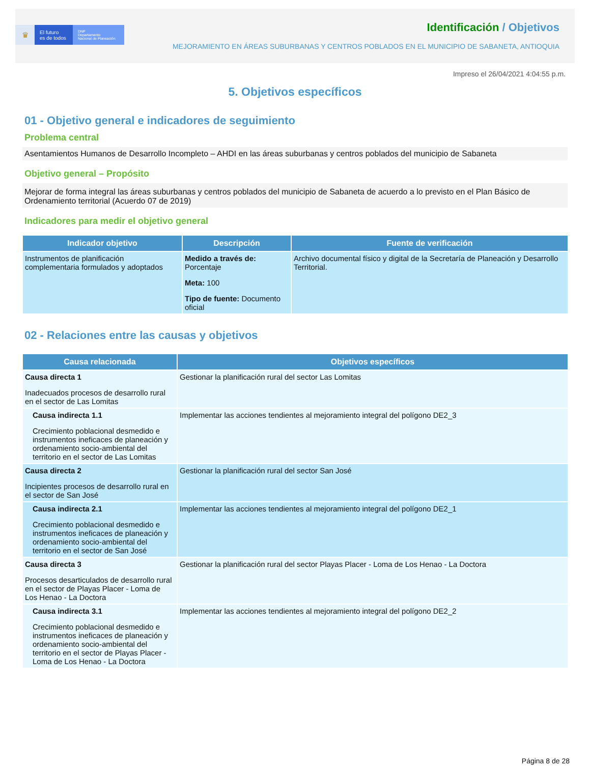♛
El futuro
es de todos
DNP
Departamento
Nacional de Planeación
Identificación / Objetivos
MEJORAMIENTO EN ÁREAS SUBURBANAS Y CENTROS POBLADOS EN EL MUNICIPIO DE SABANETA, ANTIOQUIA
Impreso el 26/04/2021 4:04:55 p.m.
5. Objetivos específicos
01 - Objetivo general e indicadores de seguimiento
Problema central
Asentamientos Humanos de Desarrollo Incompleto – AHDI en las áreas suburbanas y centros poblados del municipio de Sabaneta
Objetivo general – Propósito
Mejorar de forma integral las áreas suburbanas y centros poblados del municipio de Sabaneta de acuerdo a lo previsto en el Plan Básico de Ordenamiento territorial (Acuerdo 07 de 2019)
Indicadores para medir el objetivo general
| Indicador objetivo | Descripción | Fuente de verificación |
| --- | --- | --- |
| Instrumentos de planificación complementaria formulados y adoptados | Medido a través de: Porcentaje Meta: 100 Tipo de fuente: Documento oficial | Archivo documental físico y digital de la Secretaría de Planeación y Desarrollo Territorial. |
02 - Relaciones entre las causas y objetivos
| Causa relacionada | Objetivos específicos |
| --- | --- |
| Causa directa 1 Inadecuados procesos de desarrollo rural en el sector de Las Lomitas | Gestionar la planificación rural del sector Las Lomitas |
| Causa indirecta 1.1 Crecimiento poblacional desmedido e instrumentos ineficaces de planeación y ordenamiento socio-ambiental del territorio en el sector de Las Lomitas | Implementar las acciones tendientes al mejoramiento integral del polígono DE2_3 |
| Causa directa 2 Incipientes procesos de desarrollo rural en el sector de San José | Gestionar la planificación rural del sector San José |
| Causa indirecta 2.1 Crecimiento poblacional desmedido e instrumentos ineficaces de planeación y ordenamiento socio-ambiental del territorio en el sector de San José | Implementar las acciones tendientes al mejoramiento integral del polígono DE2_1 |
| Causa directa 3 Procesos desarticulados de desarrollo rural en el sector de Playas Placer - Loma de Los Henao - La Doctora | Gestionar la planificación rural del sector Playas Placer - Loma de Los Henao - La Doctora |
| Causa indirecta 3.1 Crecimiento poblacional desmedido e instrumentos ineficaces de planeación y ordenamiento socio-ambiental del territorio en el sector de Playas Placer - Loma de Los Henao - La Doctora | Implementar las acciones tendientes al mejoramiento integral del polígono DE2_2 |
Página 8 de 28